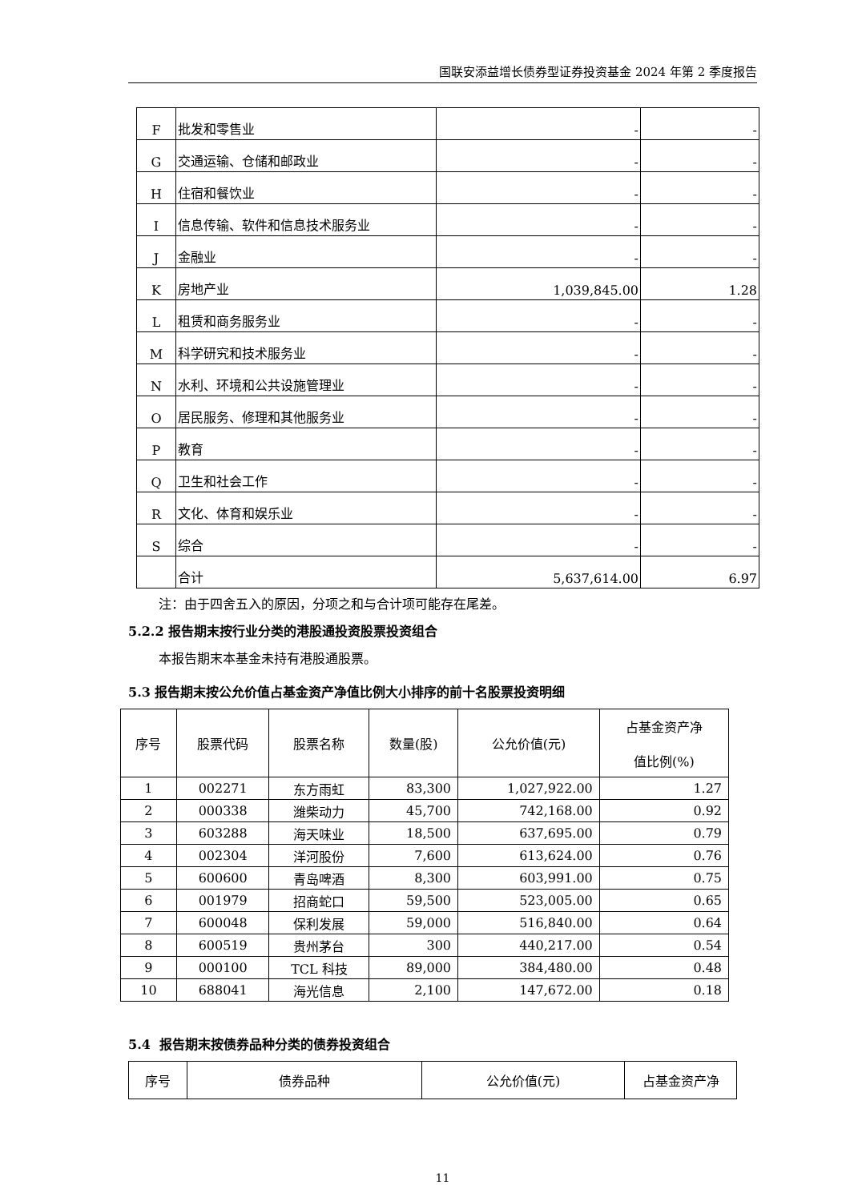国联安添益增长债券型证券投资基金 2024 年第 2 季度报告
| F | 批发和零售业 | - | - |
| G | 交通运输、仓储和邮政业 | - | - |
| H | 住宿和餐饮业 | - | - |
| I | 信息传输、软件和信息技术服务业 | - | - |
| J | 金融业 | - | - |
| K | 房地产业 | 1,039,845.00 | 1.28 |
| L | 租赁和商务服务业 | - | - |
| M | 科学研究和技术服务业 | - | - |
| N | 水利、环境和公共设施管理业 | - | - |
| O | 居民服务、修理和其他服务业 | - | - |
| P | 教育 | - | - |
| Q | 卫生和社会工作 | - | - |
| R | 文化、体育和娱乐业 | - | - |
| S | 综合 | - | - |
| | 合计 | 5,637,614.00 | 6.97 |
注：由于四舍五入的原因，分项之和与合计项可能存在尾差。
5.2.2 报告期末按行业分类的港股通投资股票投资组合
本报告期末本基金未持有港股通股票。
5.3 报告期末按公允价值占基金资产净值比例大小排序的前十名股票投资明细
| 序号 | 股票代码 | 股票名称 | 数量(股) | 公允价值(元) | 占基金资产净 值比例(%) |
| --- | --- | --- | --- | --- | --- |
| 1 | 002271 | 东方雨虹 | 83,300 | 1,027,922.00 | 1.27 |
| 2 | 000338 | 潍柴动力 | 45,700 | 742,168.00 | 0.92 |
| 3 | 603288 | 海天味业 | 18,500 | 637,695.00 | 0.79 |
| 4 | 002304 | 洋河股份 | 7,600 | 613,624.00 | 0.76 |
| 5 | 600600 | 青岛啤酒 | 8,300 | 603,991.00 | 0.75 |
| 6 | 001979 | 招商蛇口 | 59,500 | 523,005.00 | 0.65 |
| 7 | 600048 | 保利发展 | 59,000 | 516,840.00 | 0.64 |
| 8 | 600519 | 贵州茅台 | 300 | 440,217.00 | 0.54 |
| 9 | 000100 | TCL 科技 | 89,000 | 384,480.00 | 0.48 |
| 10 | 688041 | 海光信息 | 2,100 | 147,672.00 | 0.18 |
5.4 报告期末按债券品种分类的债券投资组合
| 序号 | 债券品种 | 公允价值(元) | 占基金资产净 |
| --- | --- | --- | --- |
11